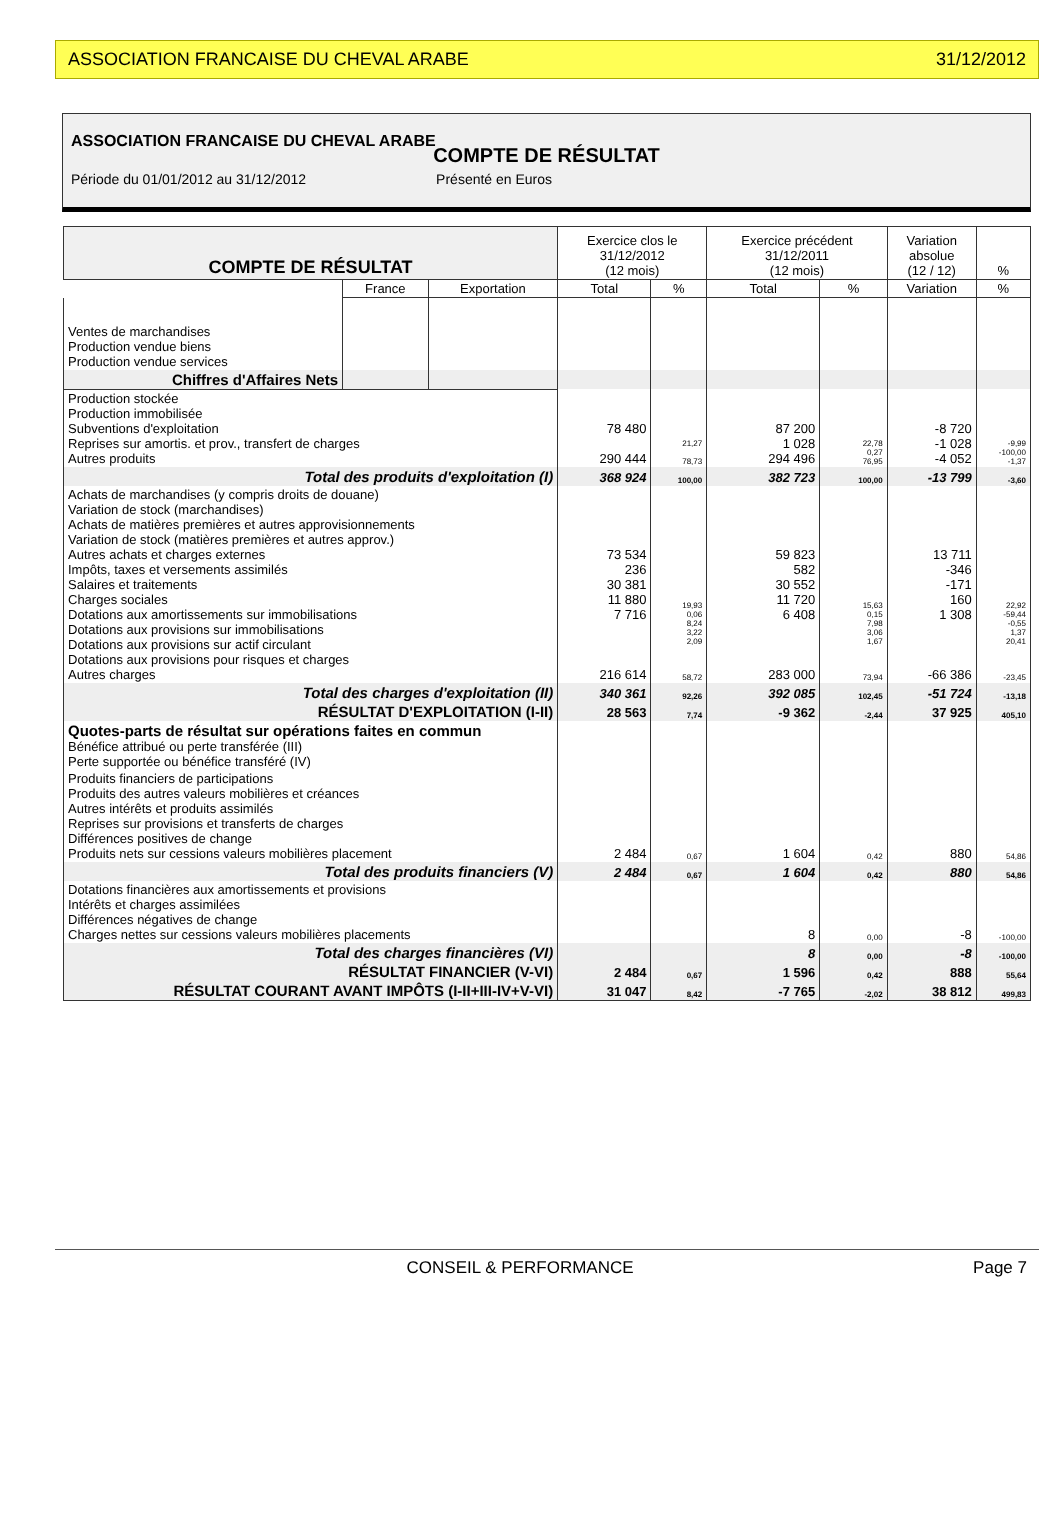ASSOCIATION FRANCAISE DU CHEVAL ARABE 31/12/2012
ASSOCIATION FRANCAISE DU CHEVAL ARABE
COMPTE DE RÉSULTAT
Période du 01/01/2012 au 31/12/2012 Présenté en Euros
| COMPTE DE RÉSULTAT | | | Exercice clos le 31/12/2012 (12 mois) | | Exercice précédent 31/12/2011 (12 mois) | | Variation absolue (12 / 12) | % |
| --- | --- | --- | --- | --- | --- | --- | --- | --- |
| | France | Exportation | Total | % | Total | % | Variation | % |
| Ventes de marchandises Production vendue biens Production vendue services | | | | | | | | |
| Chiffres d'Affaires Nets | | | | | | | | |
| Production stockée Production immobilisée Subventions d'exploitation Reprises sur amortis. et prov., transfert de charges Autres produits | | | 78 480 290 444 | 21,27 78,73 | 87 200 1 028 294 496 | 22,78 0,27 76,95 | -8 720 -1 028 -4 052 | -9,99 -100,00 -1,37 |
| Total des produits d'exploitation (I) | | | 368 924 | 100,00 | 382 723 | 100,00 | -13 799 | -3,60 |
| Achats de marchandises (y compris droits de douane) Variation de stock (marchandises) Achats de matières premières et autres approvisionnements Variation de stock (matières premières et autres approv.) Autres achats et charges externes Impôts, taxes et versements assimilés Salaires et traitements Charges sociales Dotations aux amortissements sur immobilisations Dotations aux provisions sur immobilisations Dotations aux provisions sur actif circulant Dotations aux provisions pour risques et charges Autres charges | | | 73 534 236 30 381 11 880 7 716 216 614 | 19,93 0,06 8,24 3,22 2,09 58,72 | 59 823 582 30 552 11 720 6 408 283 000 | 15,63 0,15 7,98 3,06 1,67 73,94 | 13 711 -346 -171 160 1 308 -66 386 | 22,92 -59,44 -0,55 1,37 20,41 -23,45 |
| Total des charges d'exploitation (II) | | | 340 361 | 92,26 | 392 085 | 102,45 | -51 724 | -13,18 |
| RÉSULTAT D'EXPLOITATION (I-II) | | | 28 563 | 7,74 | -9 362 | -2,44 | 37 925 | 405,10 |
| Quotes-parts de résultat sur opérations faites en commun Bénéfice attribué ou perte transférée (III) Perte supportée ou bénéfice transféré (IV) | | | | | | | | |
| Produits financiers de participations Produits des autres valeurs mobilières et créances Autres intérêts et produits assimilés Reprises sur provisions et transferts de charges Différences positives de change Produits nets sur cessions valeurs mobilières placement | | | 2 484 | 0,67 | 1 604 | 0,42 | 880 | 54,86 |
| Total des produits financiers (V) | | | 2 484 | 0,67 | 1 604 | 0,42 | 880 | 54,86 |
| Dotations financières aux amortissements et provisions Intérêts et charges assimilées Différences négatives de change Charges nettes sur cessions valeurs mobilières placements | | | | | 8 | 0,00 | -8 | -100,00 |
| Total des charges financières (VI) | | | | | 8 | 0,00 | -8 | -100,00 |
| RÉSULTAT FINANCIER (V-VI) | | | 2 484 | 0,67 | 1 596 | 0,42 | 888 | 55,64 |
| RÉSULTAT COURANT AVANT IMPÔTS (I-II+III-IV+V-VI) | | | 31 047 | 8,42 | -7 765 | -2,02 | 38 812 | 499,83 |
CONSEIL & PERFORMANCE Page 7